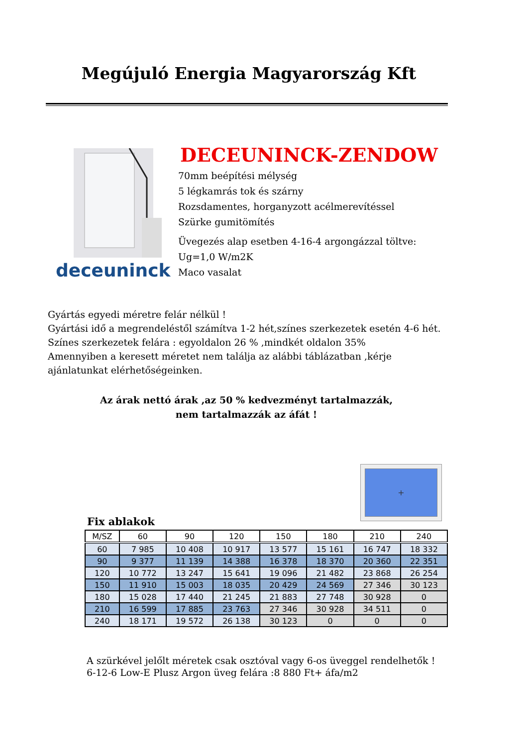Megújuló Energia Magyarország Kft
deceuninck
DECEUNINCK-ZENDOW
70mm beépítési mélység
5 légkamrás tok és szárny
Rozsdamentes, horganyzott acélmerevítéssel
Szürke gumitömítés
Üvegezés alap esetben 4-16-4 argongázzal töltve:
Ug=1,0 W/m2K
Maco vasalat
Gyártás egyedi méretre felár nélkül !
Gyártási idő a megrendeléstől számítva 1-2 hét,színes szerkezetek esetén 4-6 hét.
Színes szerkezetek felára : egyoldalon 26 % ,mindkét oldalon 35%
Amennyiben a keresett méretet nem találja az alábbi táblázatban ,kérje ajánlatunkat elérhetőségeinken.
Az árak nettó árak ,az 50 % kedvezményt tartalmazzák,
nem tartalmazzák az áfát !
+
Fix ablakok
| M/SZ | 60 | 90 | 120 | 150 | 180 | 210 | 240 |
| --- | --- | --- | --- | --- | --- | --- | --- |
| 60 | 7 985 | 10 408 | 10 917 | 13 577 | 15 161 | 16 747 | 18 332 |
| 90 | 9 377 | 11 139 | 14 388 | 16 378 | 18 370 | 20 360 | 22 351 |
| 120 | 10 772 | 13 247 | 15 641 | 19 096 | 21 482 | 23 868 | 26 254 |
| 150 | 11 910 | 15 003 | 18 035 | 20 429 | 24 569 | 27 346 | 30 123 |
| 180 | 15 028 | 17 440 | 21 245 | 21 883 | 27 748 | 30 928 | 0 |
| 210 | 16 599 | 17 885 | 23 763 | 27 346 | 30 928 | 34 511 | 0 |
| 240 | 18 171 | 19 572 | 26 138 | 30 123 | 0 | 0 | 0 |
A szürkével jelőlt méretek csak osztóval vagy 6-os üveggel rendelhetők !
6-12-6 Low-E Plusz Argon üveg felára :8 880 Ft+ áfa/m2